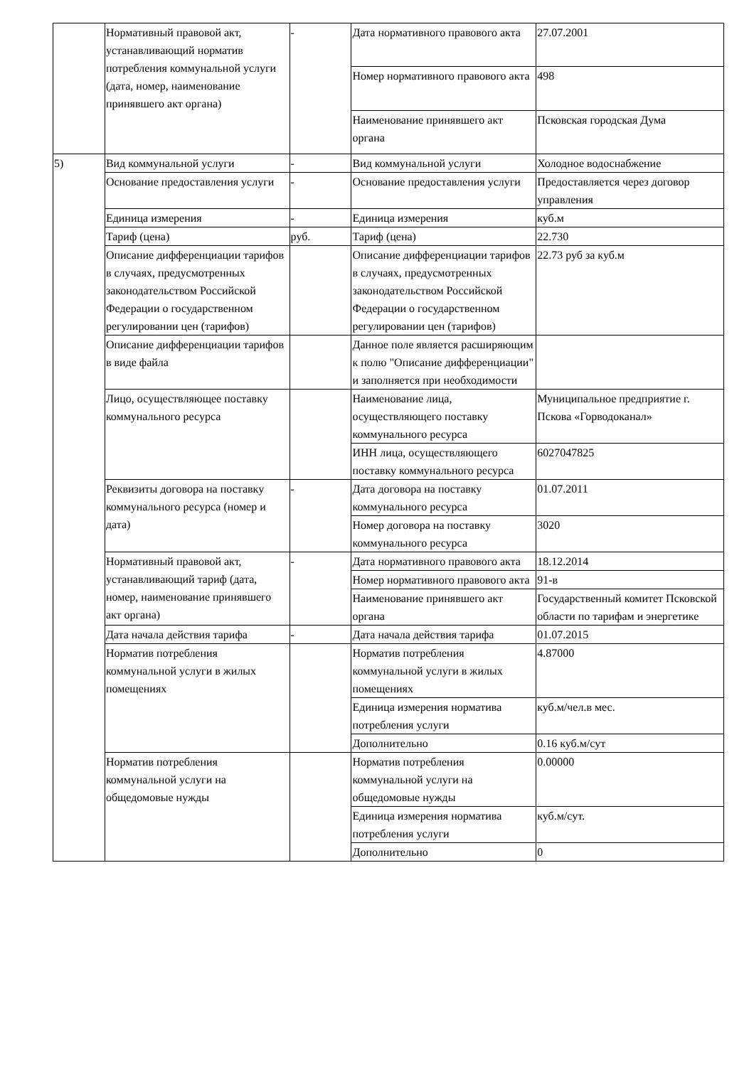| | Нормативный правовой акт, устанавливающий норматив потребления коммунальной услуги (дата, номер, наименование принявшего акт органа) | - | Дата нормативного правового акта | 27.07.2001 |
| | | | Номер нормативного правового акта | 498 |
| | | | Наименование принявшего акт органа | Псковская городская Дума |
| 5) | Вид коммунальной услуги | - | Вид коммунальной услуги | Холодное водоснабжение |
| | Основание предоставления услуги | - | Основание предоставления услуги | Предоставляется через договор управления |
| | Единица измерения | - | Единица измерения | куб.м |
| | Тариф (цена) | руб. | Тариф (цена) | 22.730 |
| | Описание дифференциации тарифов в случаях, предусмотренных законодательством Российской Федерации о государственном регулировании цен (тарифов) | | Описание дифференциации тарифов в случаях, предусмотренных законодательством Российской Федерации о государственном регулировании цен (тарифов) | 22.73 руб за куб.м |
| | Описание дифференциации тарифов в виде файла | | Данное поле является расширяющим к полю "Описание дифференциации" и заполняется при необходимости | |
| | Лицо, осуществляющее поставку коммунального ресурса | | Наименование лица, осуществляющего поставку коммунального ресурса | Муниципальное предприятие г. Пскова «Горводоканал» |
| | | | ИНН лица, осуществляющего поставку коммунального ресурса | 6027047825 |
| | Реквизиты договора на поставку коммунального ресурса (номер и дата) | - | Дата договора на поставку коммунального ресурса | 01.07.2011 |
| | | | Номер договора на поставку коммунального ресурса | 3020 |
| | Нормативный правовой акт, устанавливающий тариф (дата, номер, наименование принявшего акт органа) | - | Дата нормативного правового акта | 18.12.2014 |
| | | | Номер нормативного правового акта | 91-в |
| | | | Наименование принявшего акт органа | Государственный комитет Псковской области по тарифам и энергетике |
| | Дата начала действия тарифа | - | Дата начала действия тарифа | 01.07.2015 |
| | Норматив потребления коммунальной услуги в жилых помещениях | | Норматив потребления коммунальной услуги в жилых помещениях | 4.87000 |
| | | | Единица измерения норматива потребления услуги | куб.м/чел.в мес. |
| | | | Дополнительно | 0.16 куб.м/сут |
| | Норматив потребления коммунальной услуги на общедомовые нужды | | Норматив потребления коммунальной услуги на общедомовые нужды | 0.00000 |
| | | | Единица измерения норматива потребления услуги | куб.м/сут. |
| | | | Дополнительно | 0 |